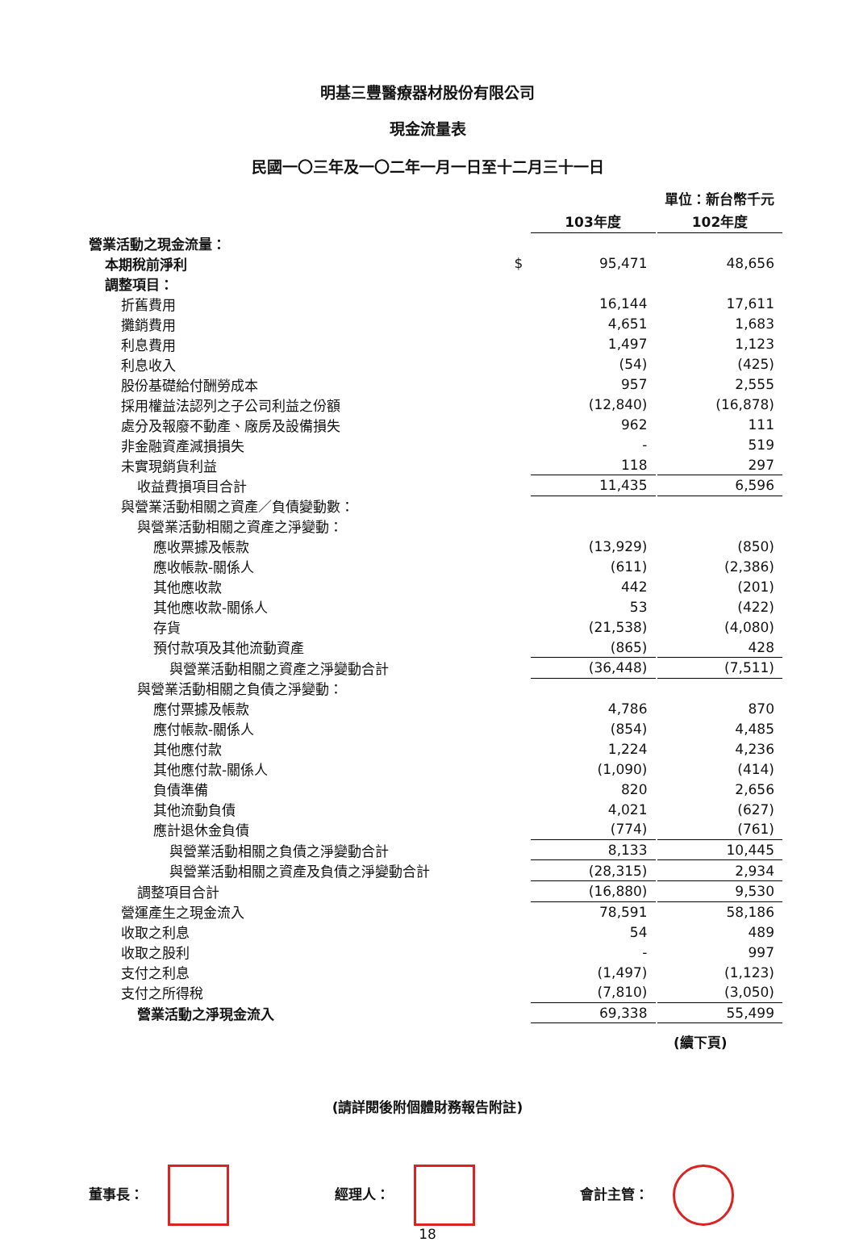明基三豐醫療器材股份有限公司
現金流量表
民國一〇三年及一〇二年一月一日至十二月三十一日
單位：新台幣千元
| | | 103年度 | | 102年度 |
| --- | --- | --- | --- | --- |
| 營業活動之現金流量： | | | | |
| 本期稅前淨利 | $ | 95,471 | | 48,656 |
| 調整項目： | | | | |
| 折舊費用 | | 16,144 | | 17,611 |
| 攤銷費用 | | 4,651 | | 1,683 |
| 利息費用 | | 1,497 | | 1,123 |
| 利息收入 | | (54) | | (425) |
| 股份基礎給付酬勞成本 | | 957 | | 2,555 |
| 採用權益法認列之子公司利益之份額 | | (12,840) | | (16,878) |
| 處分及報廢不動產、廠房及設備損失 | | 962 | | 111 |
| 非金融資產減損損失 | | - | | 519 |
| 未實現銷貨利益 | | 118 | | 297 |
| 收益費損項目合計 | | 11,435 | | 6,596 |
| 與營業活動相關之資產／負債變動數： | | | | |
| 與營業活動相關之資產之淨變動： | | | | |
| 應收票據及帳款 | | (13,929) | | (850) |
| 應收帳款-關係人 | | (611) | | (2,386) |
| 其他應收款 | | 442 | | (201) |
| 其他應收款-關係人 | | 53 | | (422) |
| 存貨 | | (21,538) | | (4,080) |
| 預付款項及其他流動資產 | | (865) | | 428 |
| 與營業活動相關之資產之淨變動合計 | | (36,448) | | (7,511) |
| 與營業活動相關之負債之淨變動： | | | | |
| 應付票據及帳款 | | 4,786 | | 870 |
| 應付帳款-關係人 | | (854) | | 4,485 |
| 其他應付款 | | 1,224 | | 4,236 |
| 其他應付款-關係人 | | (1,090) | | (414) |
| 負債準備 | | 820 | | 2,656 |
| 其他流動負債 | | 4,021 | | (627) |
| 應計退休金負債 | | (774) | | (761) |
| 與營業活動相關之負債之淨變動合計 | | 8,133 | | 10,445 |
| 與營業活動相關之資產及負債之淨變動合計 | | (28,315) | | 2,934 |
| 調整項目合計 | | (16,880) | | 9,530 |
| 營運產生之現金流入 | | 78,591 | | 58,186 |
| 收取之利息 | | 54 | | 489 |
| 收取之股利 | | - | | 997 |
| 支付之利息 | | (1,497) | | (1,123) |
| 支付之所得稅 | | (7,810) | | (3,050) |
| 營業活動之淨現金流入 | | 69,338 | | 55,499 |
(續下頁)
(請詳閱後附個體財務報告附註)
董事長： 經理人： 會計主管：
18